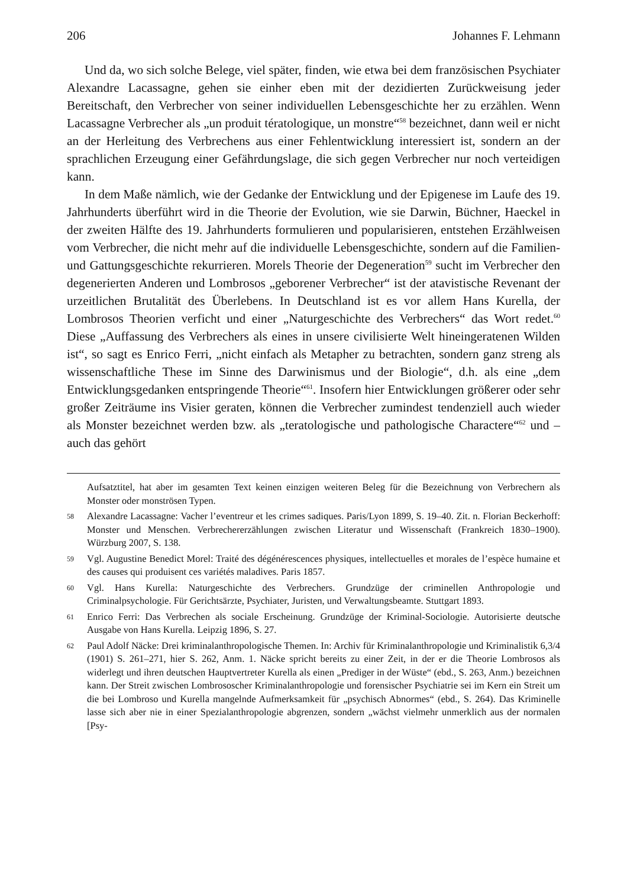206 Johannes F. Lehmann
Und da, wo sich solche Belege, viel später, finden, wie etwa bei dem französischen Psychiater Alexandre Lacassagne, gehen sie einher eben mit der dezidierten Zurückweisung jeder Bereitschaft, den Verbrecher von seiner individuellen Lebensgeschichte her zu erzählen. Wenn Lacassagne Verbrecher als „un produit tératologique, un monstre“<sup>58</sup> bezeichnet, dann weil er nicht an der Herleitung des Verbrechens aus einer Fehlentwicklung interessiert ist, sondern an der sprachlichen Erzeugung einer Gefährdungslage, die sich gegen Verbrecher nur noch verteidigen kann.
In dem Maße nämlich, wie der Gedanke der Entwicklung und der Epigenese im Laufe des 19. Jahrhunderts überführt wird in die Theorie der Evolution, wie sie Darwin, Büchner, Haeckel in der zweiten Hälfte des 19. Jahrhunderts formulieren und popularisieren, entstehen Erzählweisen vom Verbrecher, die nicht mehr auf die individuelle Lebensgeschichte, sondern auf die Familien- und Gattungsgeschichte rekurrieren. Morels Theorie der Degeneration<sup>59</sup> sucht im Verbrecher den degenerierten Anderen und Lombrosos „geborener Verbrecher“ ist der atavistische Revenant der urzeitlichen Brutalität des Überlebens. In Deutschland ist es vor allem Hans Kurella, der Lombrosos Theorien verficht und einer „Naturgeschichte des Verbrechers“ das Wort redet.<sup>60</sup> Diese „Auffassung des Verbrechers als eines in unsere civilisierte Welt hineingeratenen Wilden ist“, so sagt es Enrico Ferri, „nicht einfach als Metapher zu betrachten, sondern ganz streng als wissenschaftliche These im Sinne des Darwinismus und der Biologie“, d.h. als eine „dem Entwicklungsgedanken entspringende Theorie“<sup>61</sup>. Insofern hier Entwicklungen größerer oder sehr großer Zeiträume ins Visier geraten, können die Verbrecher zumindest tendenziell auch wieder als Monster bezeichnet werden bzw. als „teratologische und pathologische Charactere“<sup>62</sup> und – auch das gehört
Aufsatztitel, hat aber im gesamten Text keinen einzigen weiteren Beleg für die Bezeichnung von Verbrechern als Monster oder monströsen Typen.
58 Alexandre Lacassagne: Vacher l’eventreur et les crimes sadiques. Paris/Lyon 1899, S. 19–40. Zit. n. Florian Beckerhoff: Monster und Menschen. Verbrechererzählungen zwischen Literatur und Wissenschaft (Frankreich 1830–1900). Würzburg 2007, S. 138.
59 Vgl. Augustine Benedict Morel: Traité des dégénérescences physiques, intellectuelles et morales de l’espèce humaine et des causes qui produisent ces variétés maladives. Paris 1857.
60 Vgl. Hans Kurella: Naturgeschichte des Verbrechers. Grundzüge der criminellen Anthropologie und Criminalpsychologie. Für Gerichtsärzte, Psychiater, Juristen, und Verwaltungsbeamte. Stuttgart 1893.
61 Enrico Ferri: Das Verbrechen als sociale Erscheinung. Grundzüge der Kriminal-Sociologie. Autorisierte deutsche Ausgabe von Hans Kurella. Leipzig 1896, S. 27.
62 Paul Adolf Näcke: Drei kriminalanthropologische Themen. In: Archiv für Kriminalanthropologie und Kriminalistik 6,3/4 (1901) S. 261–271, hier S. 262, Anm. 1. Näcke spricht bereits zu einer Zeit, in der er die Theorie Lombrosos als widerlegt und ihren deutschen Hauptvertreter Kurella als einen „Prediger in der Wüste“ (ebd., S. 263, Anm.) bezeichnen kann. Der Streit zwischen Lombrososcher Kriminalanthropologie und forensischer Psychiatrie sei im Kern ein Streit um die bei Lombroso und Kurella mangelnde Aufmerksamkeit für „psychisch Abnormes“ (ebd., S. 264). Das Kriminelle lasse sich aber nie in einer Spezialanthropologie abgrenzen, sondern „wächst vielmehr unmerklich aus der normalen [Psy-